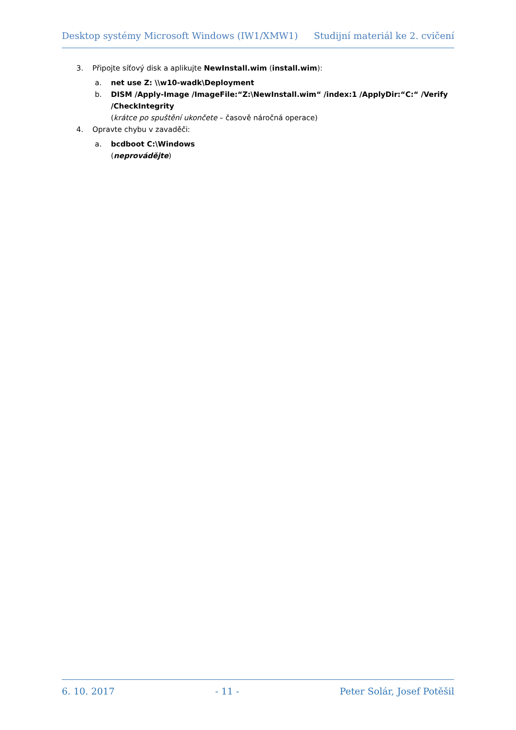Desktop systémy Microsoft Windows (IW1/XMW1) Studijní materiál ke 2. cvičení
3. Připojte síťový disk a aplikujte NewInstall.wim (install.wim):
a. net use Z: \\w10-wadk\Deployment
b. DISM /Apply-Image /ImageFile:“Z:\NewInstall.wim“ /index:1 /ApplyDir:“C:“ /Verify /CheckIntegrity
(krátce po spuštění ukončete – časově náročná operace)
4. Opravte chybu v zavaděči:
a. bcdboot C:\Windows
(neprovádějte)
6. 10. 2017 - 11 - Peter Solár, Josef Potěšil